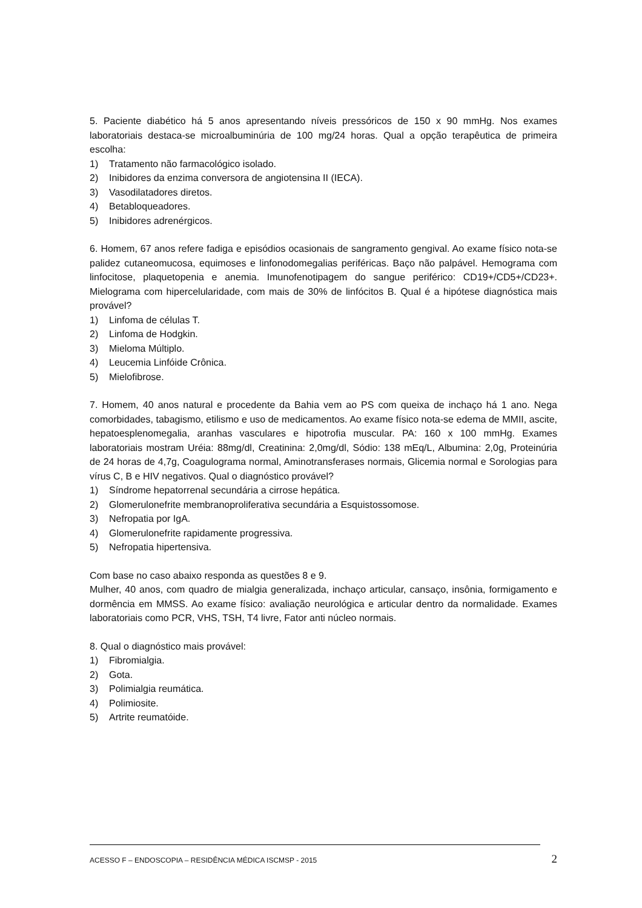5. Paciente diabético há 5 anos apresentando níveis pressóricos de 150 x 90 mmHg. Nos exames laboratoriais destaca-se microalbuminúria de 100 mg/24 horas. Qual a opção terapêutica de primeira escolha:
1) Tratamento não farmacológico isolado.
2) Inibidores da enzima conversora de angiotensina II (IECA).
3) Vasodilatadores diretos.
4) Betabloqueadores.
5) Inibidores adrenérgicos.
6. Homem, 67 anos refere fadiga e episódios ocasionais de sangramento gengival. Ao exame físico nota-se palidez cutaneomucosa, equimoses e linfonodomegalias periféricas. Baço não palpável. Hemograma com linfocitose, plaquetopenia e anemia. Imunofenotipagem do sangue periférico: CD19+/CD5+/CD23+. Mielograma com hipercelularidade, com mais de 30% de linfócitos B. Qual é a hipótese diagnóstica mais provável?
1) Linfoma de células T.
2) Linfoma de Hodgkin.
3) Mieloma Múltiplo.
4) Leucemia Linfóide Crônica.
5) Mielofibrose.
7. Homem, 40 anos natural e procedente da Bahia vem ao PS com queixa de inchaço há 1 ano. Nega comorbidades, tabagismo, etilismo e uso de medicamentos. Ao exame físico nota-se edema de MMII, ascite, hepatoesplenomegalia, aranhas vasculares e hipotrofia muscular. PA: 160 x 100 mmHg. Exames laboratoriais mostram Uréia: 88mg/dl, Creatinina: 2,0mg/dl, Sódio: 138 mEq/L, Albumina: 2,0g, Proteinúria de 24 horas de 4,7g, Coagulograma normal, Aminotransferases normais, Glicemia normal e Sorologias para vírus C, B e HIV negativos. Qual o diagnóstico provável?
1) Síndrome hepatorrenal secundária a cirrose hepática.
2) Glomerulonefrite membranoproliferativa secundária a Esquistossomose.
3) Nefropatia por IgA.
4) Glomerulonefrite rapidamente progressiva.
5) Nefropatia hipertensiva.
Com base no caso abaixo responda as questões 8 e 9.
Mulher, 40 anos, com quadro de mialgia generalizada, inchaço articular, cansaço, insônia, formigamento e dormência em MMSS. Ao exame físico: avaliação neurológica e articular dentro da normalidade. Exames laboratoriais como PCR, VHS, TSH, T4 livre, Fator anti núcleo normais.
8. Qual o diagnóstico mais provável:
1) Fibromialgia.
2) Gota.
3) Polimialgia reumática.
4) Polimiosite.
5) Artrite reumatóide.
ACESSO F – ENDOSCOPIA – RESIDÊNCIA MÉDICA ISCMSP - 2015 2